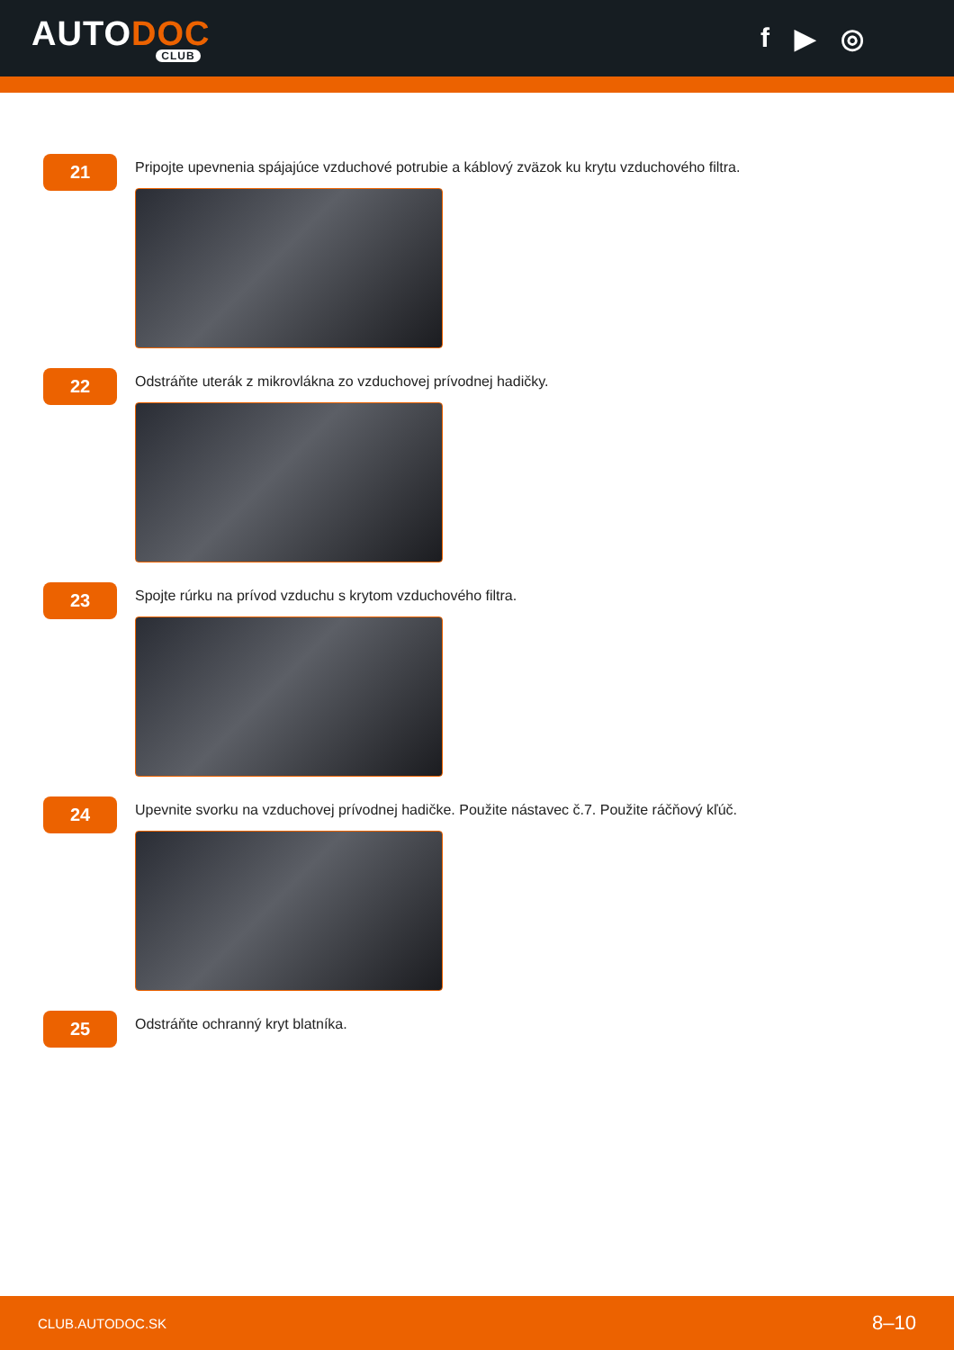AUTODOC
CLUB
f ▶ ◎
21
Pripojte upevnenia spájajúce vzduchové potrubie a káblový zväzok ku krytu vzduchového filtra.
22
Odstráňte uterák z mikrovlákna zo vzduchovej prívodnej hadičky.
23
Spojte rúrku na prívod vzduchu s krytom vzduchového filtra.
24
Upevnite svorku na vzduchovej prívodnej hadičke. Použite nástavec č.7. Použite ráčňový kľúč.
25
Odstráňte ochranný kryt blatníka.
CLUB.AUTODOC.SK 8–10